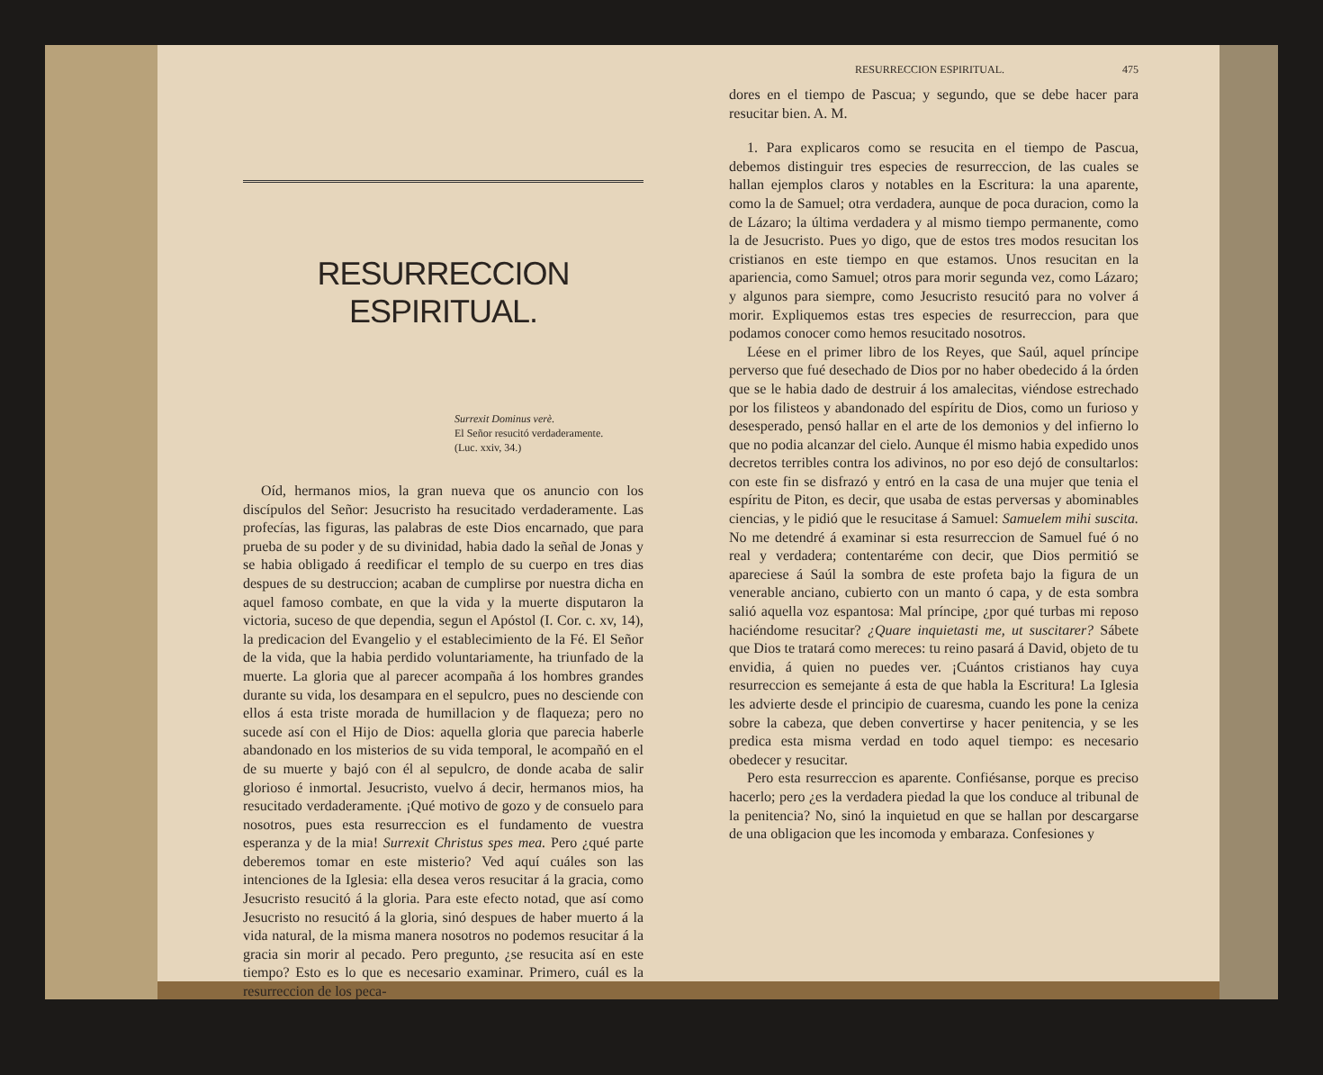RESURRECCION ESPIRITUAL.
Surrexit Dominus verè.
El Señor resucitó verdaderamente.
(Luc. xxiv, 34.)
Oíd, hermanos mios, la gran nueva que os anuncio con los discípulos del Señor: Jesucristo ha resucitado verdaderamente. Las profecías, las figuras, las palabras de este Dios encarnado, que para prueba de su poder y de su divinidad, habia dado la señal de Jonas y se habia obligado á reedificar el templo de su cuerpo en tres dias despues de su destruccion; acaban de cumplirse por nuestra dicha en aquel famoso combate, en que la vida y la muerte disputaron la victoria, suceso de que dependia, segun el Apóstol (I. Cor. c. xv, 14), la predicacion del Evangelio y el establecimiento de la Fé. El Señor de la vida, que la habia perdido voluntariamente, ha triunfado de la muerte. La gloria que al parecer acompaña á los hombres grandes durante su vida, los desampara en el sepulcro, pues no desciende con ellos á esta triste morada de humillacion y de flaqueza; pero no sucede así con el Hijo de Dios: aquella gloria que parecia haberle abandonado en los misterios de su vida temporal, le acompañó en el de su muerte y bajó con él al sepulcro, de donde acaba de salir glorioso é inmortal. Jesucristo, vuelvo á decir, hermanos mios, ha resucitado verdaderamente. ¡Qué motivo de gozo y de consuelo para nosotros, pues esta resurreccion es el fundamento de vuestra esperanza y de la mia! Surrexit Christus spes mea. Pero ¿qué parte deberemos tomar en este misterio? Ved aquí cuáles son las intenciones de la Iglesia: ella desea veros resucitar á la gracia, como Jesucristo resucitó á la gloria. Para este efecto notad, que así como Jesucristo no resucitó á la gloria, sinó despues de haber muerto á la vida natural, de la misma manera nosotros no podemos resucitar á la gracia sin morir al pecado. Pero pregunto, ¿se resucita así en este tiempo? Esto es lo que es necesario examinar. Primero, cuál es la resurreccion de los peca-
RESURRECCION ESPIRITUAL. 475
dores en el tiempo de Pascua; y segundo, que se debe hacer para resucitar bien. A. M.
1. Para explicaros como se resucita en el tiempo de Pascua, debemos distinguir tres especies de resurreccion, de las cuales se hallan ejemplos claros y notables en la Escritura: la una aparente, como la de Samuel; otra verdadera, aunque de poca duracion, como la de Lázaro; la última verdadera y al mismo tiempo permanente, como la de Jesucristo. Pues yo digo, que de estos tres modos resucitan los cristianos en este tiempo en que estamos. Unos resucitan en la apariencia, como Samuel; otros para morir segunda vez, como Lázaro; y algunos para siempre, como Jesucristo resucitó para no volver á morir. Expliquemos estas tres especies de resurreccion, para que podamos conocer como hemos resucitado nosotros.
Léese en el primer libro de los Reyes, que Saúl, aquel príncipe perverso que fué desechado de Dios por no haber obedecido á la órden que se le habia dado de destruir á los amalecitas, viéndose estrechado por los filisteos y abandonado del espíritu de Dios, como un furioso y desesperado, pensó hallar en el arte de los demonios y del infierno lo que no podia alcanzar del cielo. Aunque él mismo habia expedido unos decretos terribles contra los adivinos, no por eso dejó de consultarlos: con este fin se disfrazó y entró en la casa de una mujer que tenia el espíritu de Piton, es decir, que usaba de estas perversas y abominables ciencias, y le pidió que le resucitase á Samuel: Samuelem mihi suscita. No me detendré á examinar si esta resurreccion de Samuel fué ó no real y verdadera; contentaréme con decir, que Dios permitió se apareciese á Saúl la sombra de este profeta bajo la figura de un venerable anciano, cubierto con un manto ó capa, y de esta sombra salió aquella voz espantosa: Mal príncipe, ¿por qué turbas mi reposo haciéndome resucitar? ¿Quare inquietasti me, ut suscitarer? Sábete que Dios te tratará como mereces: tu reino pasará á David, objeto de tu envidia, á quien no puedes ver. ¡Cuántos cristianos hay cuya resurreccion es semejante á esta de que habla la Escritura! La Iglesia les advierte desde el principio de cuaresma, cuando les pone la ceniza sobre la cabeza, que deben convertirse y hacer penitencia, y se les predica esta misma verdad en todo aquel tiempo: es necesario obedecer y resucitar.
Pero esta resurreccion es aparente. Confiésanse, porque es preciso hacerlo; pero ¿es la verdadera piedad la que los conduce al tribunal de la penitencia? No, sinó la inquietud en que se hallan por descargarse de una obligacion que les incomoda y embaraza. Confesiones y